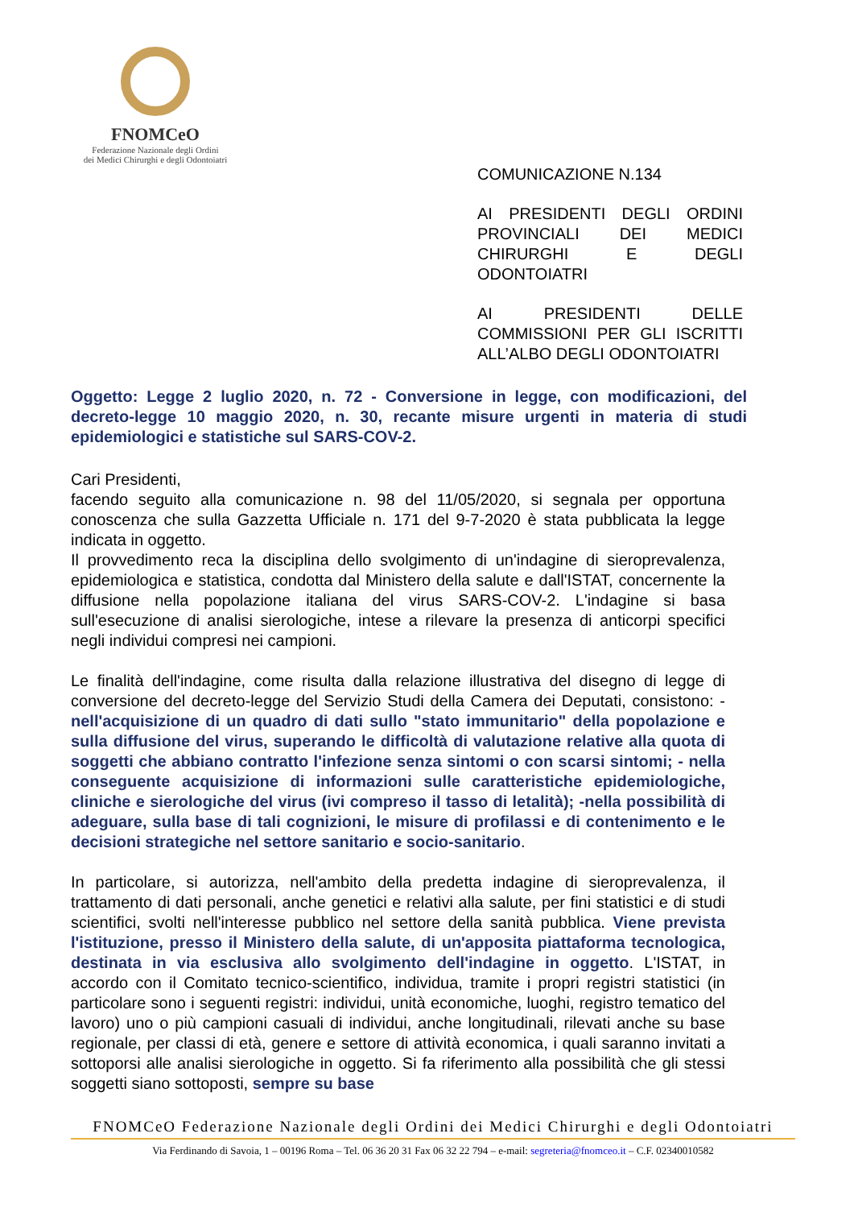FNOMCeO
Federazione Nazionale degli Ordini
dei Medici Chirurghi e degli Odontoiatri
COMUNICAZIONE N.134
AI PRESIDENTI DEGLI ORDINI PROVINCIALI DEI MEDICI CHIRURGHI E DEGLI ODONTOIATRI
AI PRESIDENTI DELLE COMMISSIONI PER GLI ISCRITTI ALL’ALBO DEGLI ODONTOIATRI
Oggetto: Legge 2 luglio 2020, n. 72 - Conversione in legge, con modificazioni, del decreto-legge 10 maggio 2020, n. 30, recante misure urgenti in materia di studi epidemiologici e statistiche sul SARS-COV-2.
Cari Presidenti,
facendo seguito alla comunicazione n. 98 del 11/05/2020, si segnala per opportuna conoscenza che sulla Gazzetta Ufficiale n. 171 del 9-7-2020 è stata pubblicata la legge indicata in oggetto.
Il provvedimento reca la disciplina dello svolgimento di un'indagine di sieroprevalenza, epidemiologica e statistica, condotta dal Ministero della salute e dall'ISTAT, concernente la diffusione nella popolazione italiana del virus SARS-COV-2. L'indagine si basa sull'esecuzione di analisi sierologiche, intese a rilevare la presenza di anticorpi specifici negli individui compresi nei campioni.
Le finalità dell'indagine, come risulta dalla relazione illustrativa del disegno di legge di conversione del decreto-legge del Servizio Studi della Camera dei Deputati, consistono: -nell'acquisizione di un quadro di dati sullo "stato immunitario" della popolazione e sulla diffusione del virus, superando le difficoltà di valutazione relative alla quota di soggetti che abbiano contratto l'infezione senza sintomi o con scarsi sintomi; - nella conseguente acquisizione di informazioni sulle caratteristiche epidemiologiche, cliniche e sierologiche del virus (ivi compreso il tasso di letalità); -nella possibilità di adeguare, sulla base di tali cognizioni, le misure di profilassi e di contenimento e le decisioni strategiche nel settore sanitario e socio-sanitario.
In particolare, si autorizza, nell'ambito della predetta indagine di sieroprevalenza, il trattamento di dati personali, anche genetici e relativi alla salute, per fini statistici e di studi scientifici, svolti nell'interesse pubblico nel settore della sanità pubblica. Viene prevista l'istituzione, presso il Ministero della salute, di un'apposita piattaforma tecnologica, destinata in via esclusiva allo svolgimento dell'indagine in oggetto. L'ISTAT, in accordo con il Comitato tecnico-scientifico, individua, tramite i propri registri statistici (in particolare sono i seguenti registri: individui, unità economiche, luoghi, registro tematico del lavoro) uno o più campioni casuali di individui, anche longitudinali, rilevati anche su base regionale, per classi di età, genere e settore di attività economica, i quali saranno invitati a sottoporsi alle analisi sierologiche in oggetto. Si fa riferimento alla possibilità che gli stessi soggetti siano sottoposti, sempre su base
FNOMCeO Federazione Nazionale degli Ordini dei Medici Chirurghi e degli Odontoiatri
Via Ferdinando di Savoia, 1 – 00196 Roma – Tel. 06 36 20 31 Fax 06 32 22 794 – e-mail: segreteria@fnomceo.it – C.F. 02340010582